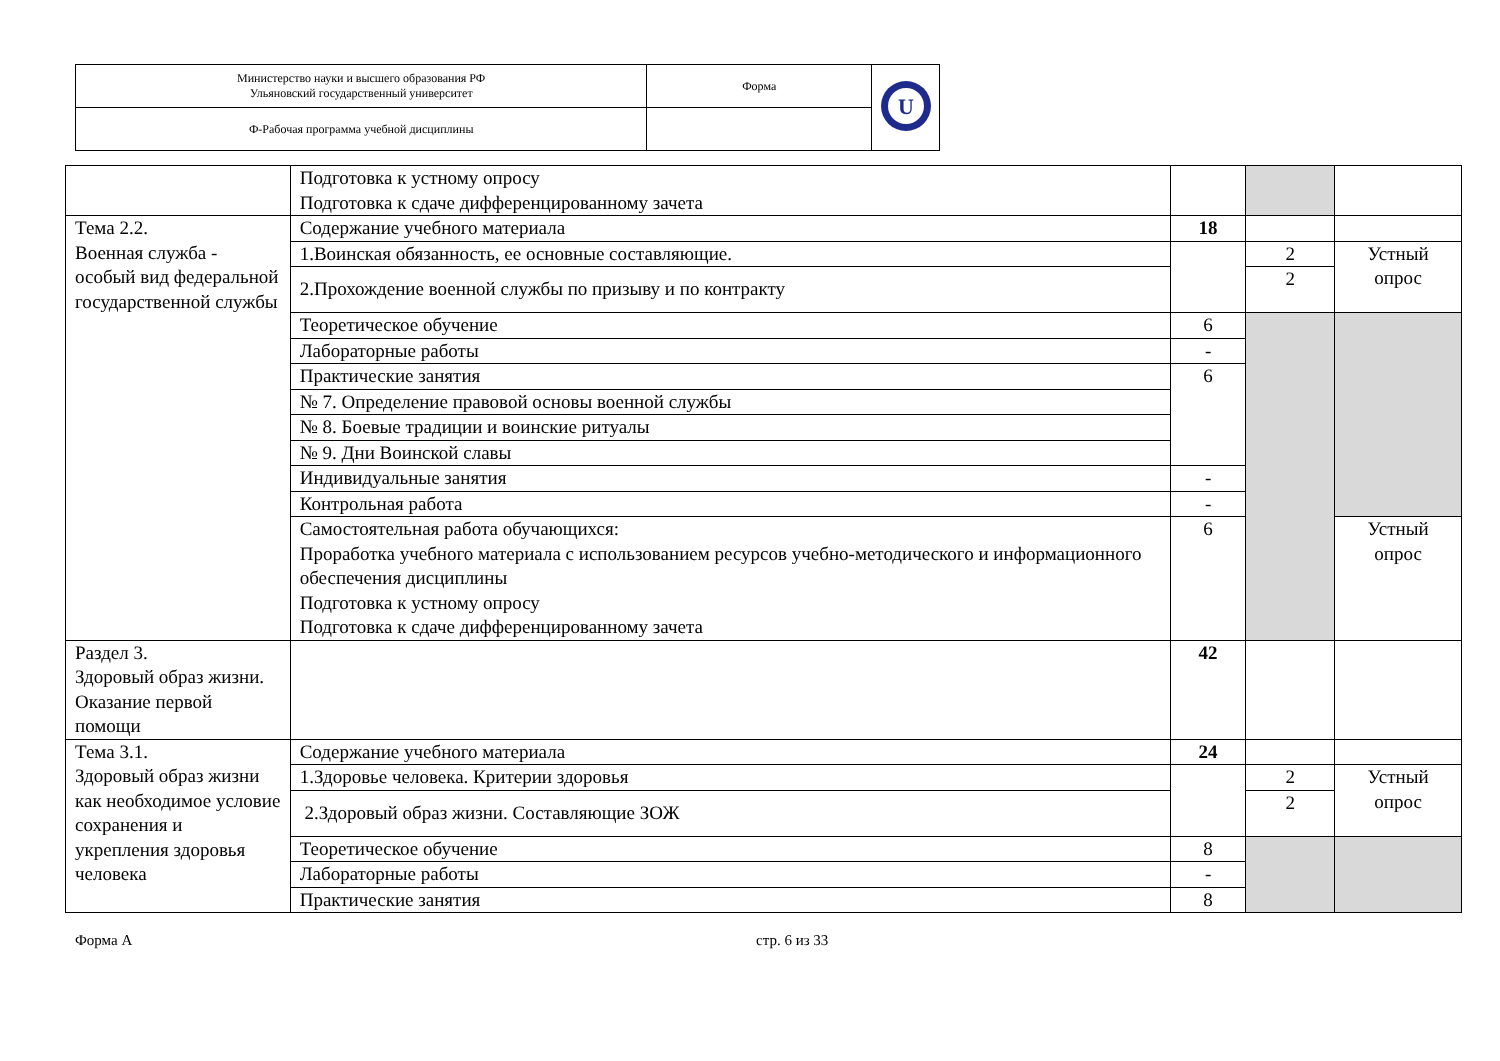| Министерство науки и высшего образования РФ Ульяновский государственный университет | Форма | U |
| Ф-Рабочая программа учебной дисциплины | | |
| | Подготовка к устному опросу Подготовка к сдаче дифференцированному зачета | | | |
| Тема 2.2. Военная служба - особый вид федеральной государственной службы | Содержание учебного материала | 18 | | |
| | 1.Воинская обязанность, ее основные составляющие. | | 2 | Устный опрос |
| | 2.Прохождение военной службы по призыву и по контракту | | 2 | |
| | Теоретическое обучение | 6 | | |
| | Лабораторные работы | - | | |
| | Практические занятия | 6 | | |
| | № 7. Определение правовой основы военной службы | | | |
| | № 8. Боевые традиции и воинские ритуалы | | | |
| | № 9. Дни Воинской славы | | | |
| | Индивидуальные занятия | - | | |
| | Контрольная работа | - | | |
| | Самостоятельная работа обучающихся: Проработка учебного материала с использованием ресурсов учебно-методического и информационного обеспечения дисциплины Подготовка к устному опросу Подготовка к сдаче дифференцированному зачета | 6 | | Устный опрос |
| Раздел 3. Здоровый образ жизни. Оказание первой помощи | | 42 | | |
| Тема 3.1. Здоровый образ жизни как необходимое условие сохранения и укрепления здоровья человека | Содержание учебного материала | 24 | | |
| | 1.Здоровье человека. Критерии здоровья | | 2 | Устный опрос |
| | 2.Здоровый образ жизни. Составляющие ЗОЖ | | 2 | |
| | Теоретическое обучение | 8 | | |
| | Лабораторные работы | - | | |
| | Практические занятия | 8 | | |
Форма А стр. 6 из 33